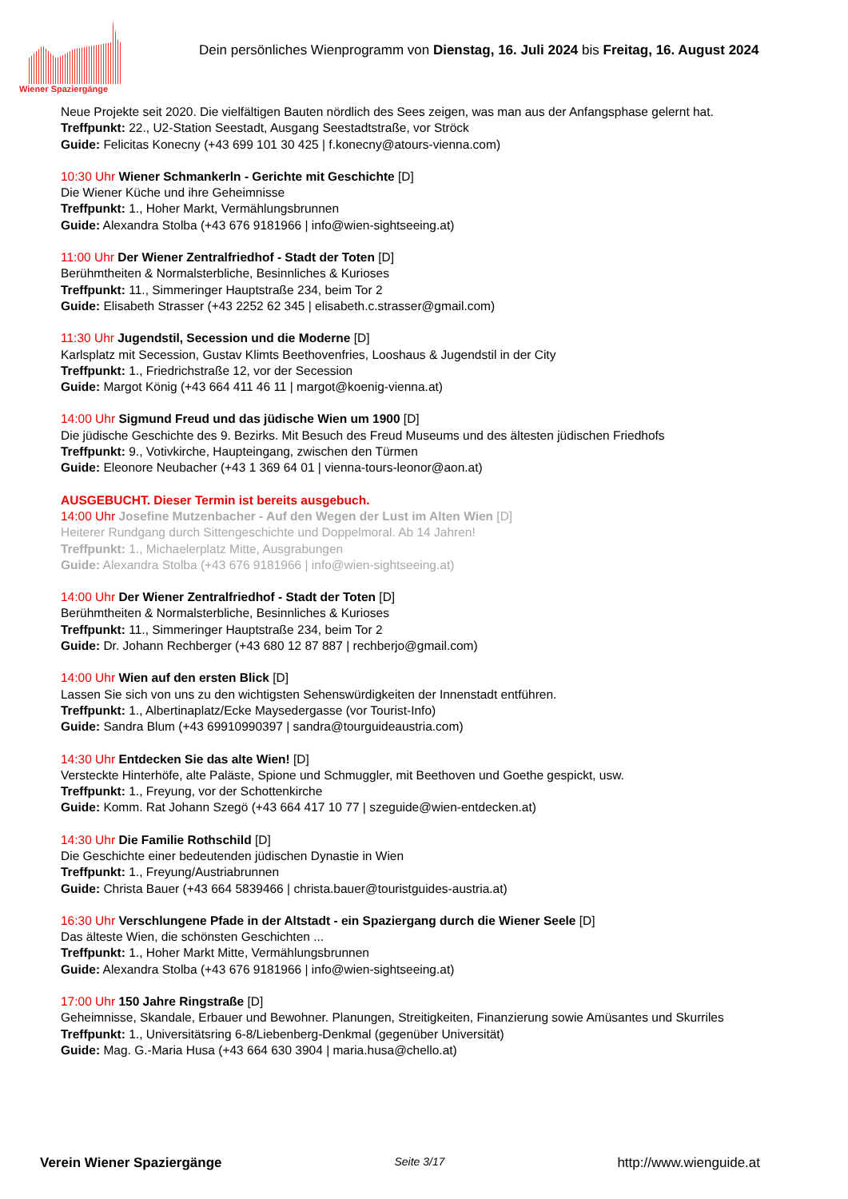Wiener Spaziergänge
Dein persönliches Wienprogramm von Dienstag, 16. Juli 2024 bis Freitag, 16. August 2024
Neue Projekte seit 2020. Die vielfältigen Bauten nördlich des Sees zeigen, was man aus der Anfangsphase gelernt hat.
Treffpunkt: 22., U2-Station Seestadt, Ausgang Seestadtstraße, vor Ströck
Guide: Felicitas Konecny (+43 699 101 30 425 | f.konecny@atours-vienna.com)
10:30 Uhr Wiener Schmankerln - Gerichte mit Geschichte [D]
Die Wiener Küche und ihre Geheimnisse
Treffpunkt: 1., Hoher Markt, Vermählungsbrunnen
Guide: Alexandra Stolba (+43 676 9181966 | info@wien-sightseeing.at)
11:00 Uhr Der Wiener Zentralfriedhof - Stadt der Toten [D]
Berühmtheiten & Normalsterbliche, Besinnliches & Kurioses
Treffpunkt: 11., Simmeringer Hauptstraße 234, beim Tor 2
Guide: Elisabeth Strasser (+43 2252 62 345 | elisabeth.c.strasser@gmail.com)
11:30 Uhr Jugendstil, Secession und die Moderne [D]
Karlsplatz mit Secession, Gustav Klimts Beethovenfries, Looshaus & Jugendstil in der City
Treffpunkt: 1., Friedrichstraße 12, vor der Secession
Guide: Margot König (+43 664 411 46 11 | margot@koenig-vienna.at)
14:00 Uhr Sigmund Freud und das jüdische Wien um 1900 [D]
Die jüdische Geschichte des 9. Bezirks. Mit Besuch des Freud Museums und des ältesten jüdischen Friedhofs
Treffpunkt: 9., Votivkirche, Haupteingang, zwischen den Türmen
Guide: Eleonore Neubacher (+43 1 369 64 01 | vienna-tours-leonor@aon.at)
AUSGEBUCHT. Dieser Termin ist bereits ausgebuch.
14:00 Uhr Josefine Mutzenbacher - Auf den Wegen der Lust im Alten Wien [D]
Heiterer Rundgang durch Sittengeschichte und Doppelmoral. Ab 14 Jahren!
Treffpunkt: 1., Michaelerplatz Mitte, Ausgrabungen
Guide: Alexandra Stolba (+43 676 9181966 | info@wien-sightseeing.at)
14:00 Uhr Der Wiener Zentralfriedhof - Stadt der Toten [D]
Berühmtheiten & Normalsterbliche, Besinnliches & Kurioses
Treffpunkt: 11., Simmeringer Hauptstraße 234, beim Tor 2
Guide: Dr. Johann Rechberger (+43 680 12 87 887 | rechberjo@gmail.com)
14:00 Uhr Wien auf den ersten Blick [D]
Lassen Sie sich von uns zu den wichtigsten Sehenswürdigkeiten der Innenstadt entführen.
Treffpunkt: 1., Albertinaplatz/Ecke Maysedergasse (vor Tourist-Info)
Guide: Sandra Blum (+43 69910990397 | sandra@tourguideaustria.com)
14:30 Uhr Entdecken Sie das alte Wien! [D]
Versteckte Hinterhöfe, alte Paläste, Spione und Schmuggler, mit Beethoven und Goethe gespickt, usw.
Treffpunkt: 1., Freyung, vor der Schottenkirche
Guide: Komm. Rat Johann Szegö (+43 664 417 10 77 | szeguide@wien-entdecken.at)
14:30 Uhr Die Familie Rothschild [D]
Die Geschichte einer bedeutenden jüdischen Dynastie in Wien
Treffpunkt: 1., Freyung/Austriabrunnen
Guide: Christa Bauer (+43 664 5839466 | christa.bauer@touristguides-austria.at)
16:30 Uhr Verschlungene Pfade in der Altstadt - ein Spaziergang durch die Wiener Seele [D]
Das älteste Wien, die schönsten Geschichten ...
Treffpunkt: 1., Hoher Markt Mitte, Vermählungsbrunnen
Guide: Alexandra Stolba (+43 676 9181966 | info@wien-sightseeing.at)
17:00 Uhr 150 Jahre Ringstraße [D]
Geheimnisse, Skandale, Erbauer und Bewohner. Planungen, Streitigkeiten, Finanzierung sowie Amüsantes und Skurriles
Treffpunkt: 1., Universitätsring 6-8/Liebenberg-Denkmal (gegenüber Universität)
Guide: Mag. G.-Maria Husa (+43 664 630 3904 | maria.husa@chello.at)
Verein Wiener Spaziergänge Seite 3/17 http://www.wienguide.at